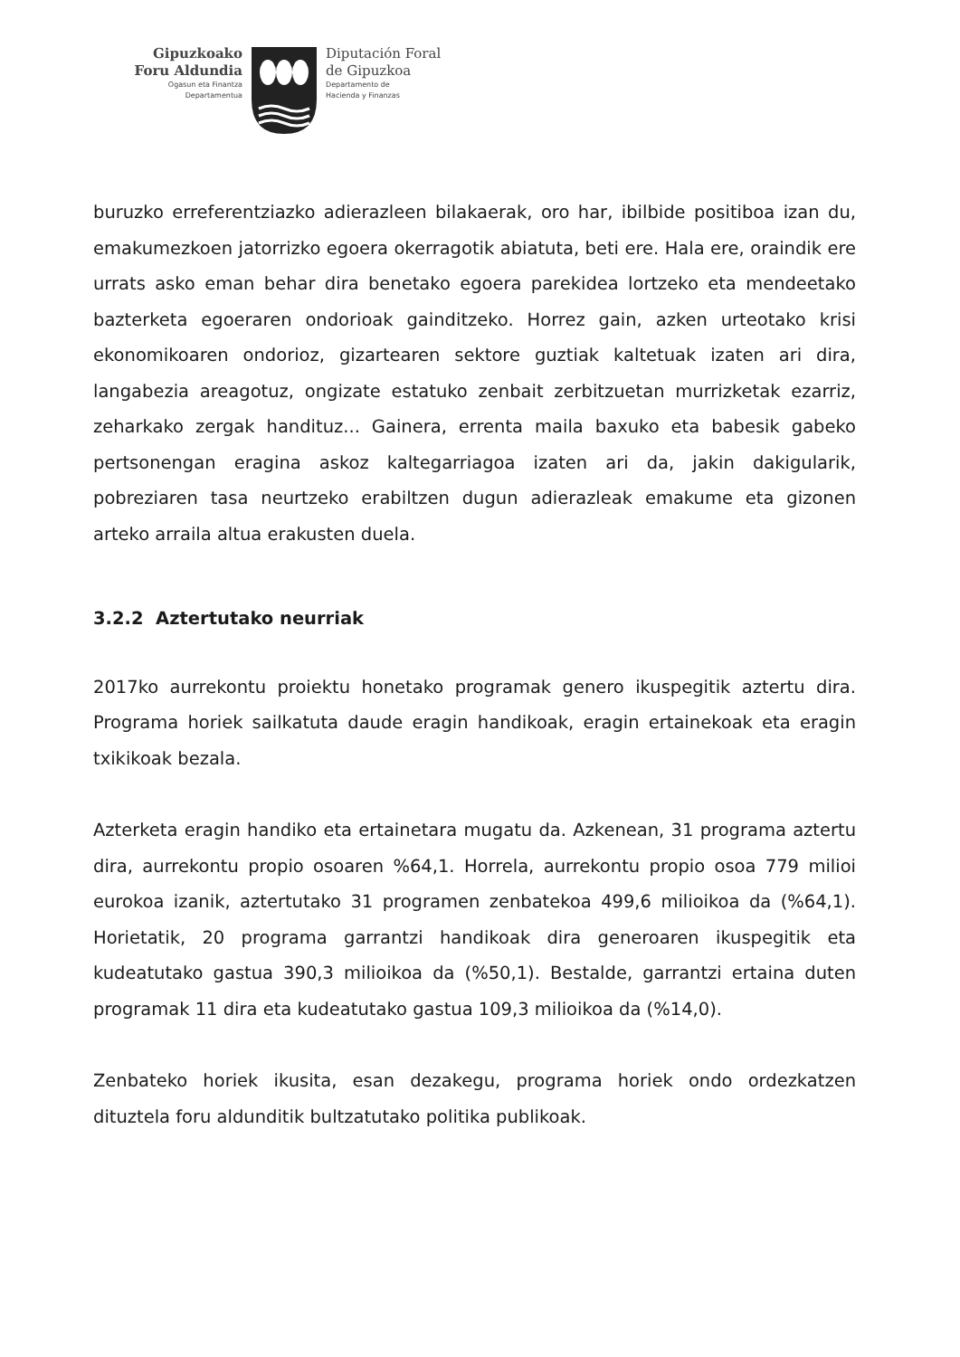Gipuzkoako
Foru Aldundia
Ogasun eta Finantza
Departamentua
Diputación Foral
de Gipuzkoa
Departamento de
Hacienda y Finanzas
buruzko erreferentziazko adierazleen bilakaerak, oro har, ibilbide positiboa izan du, emakumezkoen jatorrizko egoera okerragotik abiatuta, beti ere. Hala ere, oraindik ere urrats asko eman behar dira benetako egoera parekidea lortzeko eta mendeetako bazterketa egoeraren ondorioak gainditzeko. Horrez gain, azken urteotako krisi ekonomikoaren ondorioz, gizartearen sektore guztiak kaltetuak izaten ari dira, langabezia areagotuz, ongizate estatuko zenbait zerbitzuetan murrizketak ezarriz, zeharkako zergak handituz... Gainera, errenta maila baxuko eta babesik gabeko pertsonengan eragina askoz kaltegarriagoa izaten ari da, jakin dakigularik, pobreziaren tasa neurtzeko erabiltzen dugun adierazleak emakume eta gizonen arteko arraila altua erakusten duela.
3.2.2 Aztertutako neurriak
2017ko aurrekontu proiektu honetako programak genero ikuspegitik aztertu dira. Programa horiek sailkatuta daude eragin handikoak, eragin ertainekoak eta eragin txikikoak bezala.
Azterketa eragin handiko eta ertainetara mugatu da. Azkenean, 31 programa aztertu dira, aurrekontu propio osoaren %64,1. Horrela, aurrekontu propio osoa 779 milioi eurokoa izanik, aztertutako 31 programen zenbatekoa 499,6 milioikoa da (%64,1). Horietatik, 20 programa garrantzi handikoak dira generoaren ikuspegitik eta kudeatutako gastua 390,3 milioikoa da (%50,1). Bestalde, garrantzi ertaina duten programak 11 dira eta kudeatutako gastua 109,3 milioikoa da (%14,0).
Zenbateko horiek ikusita, esan dezakegu, programa horiek ondo ordezkatzen dituztela foru aldunditik bultzatutako politika publikoak.